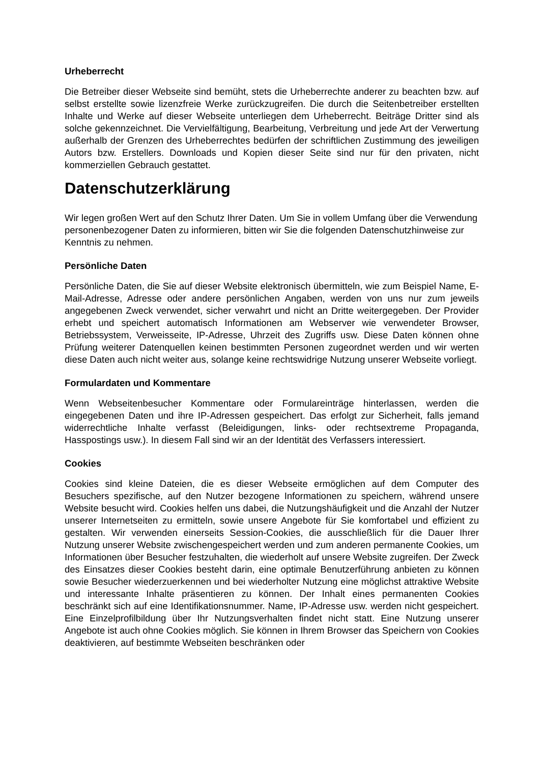Urheberrecht
Die Betreiber dieser Webseite sind bemüht, stets die Urheberrechte anderer zu beachten bzw. auf selbst erstellte sowie lizenzfreie Werke zurückzugreifen. Die durch die Seitenbetreiber erstellten Inhalte und Werke auf dieser Webseite unterliegen dem Urheberrecht. Beiträge Dritter sind als solche gekennzeichnet. Die Vervielfältigung, Bearbeitung, Verbreitung und jede Art der Verwertung außerhalb der Grenzen des Urheberrechtes bedürfen der schriftlichen Zustimmung des jeweiligen Autors bzw. Erstellers. Downloads und Kopien dieser Seite sind nur für den privaten, nicht kommerziellen Gebrauch gestattet.
Datenschutzerklärung
Wir legen großen Wert auf den Schutz Ihrer Daten. Um Sie in vollem Umfang über die Verwendung personenbezogener Daten zu informieren, bitten wir Sie die folgenden Datenschutzhinweise zur Kenntnis zu nehmen.
Persönliche Daten
Persönliche Daten, die Sie auf dieser Website elektronisch übermitteln, wie zum Beispiel Name, E-Mail-Adresse, Adresse oder andere persönlichen Angaben, werden von uns nur zum jeweils angegebenen Zweck verwendet, sicher verwahrt und nicht an Dritte weitergegeben. Der Provider erhebt und speichert automatisch Informationen am Webserver wie verwendeter Browser, Betriebssystem, Verweisseite, IP-Adresse, Uhrzeit des Zugriffs usw. Diese Daten können ohne Prüfung weiterer Datenquellen keinen bestimmten Personen zugeordnet werden und wir werten diese Daten auch nicht weiter aus, solange keine rechtswidrige Nutzung unserer Webseite vorliegt.
Formulardaten und Kommentare
Wenn Webseitenbesucher Kommentare oder Formulareinträge hinterlassen, werden die eingegebenen Daten und ihre IP-Adressen gespeichert. Das erfolgt zur Sicherheit, falls jemand widerrechtliche Inhalte verfasst (Beleidigungen, links- oder rechtsextreme Propaganda, Hasspostings usw.). In diesem Fall sind wir an der Identität des Verfassers interessiert.
Cookies
Cookies sind kleine Dateien, die es dieser Webseite ermöglichen auf dem Computer des Besuchers spezifische, auf den Nutzer bezogene Informationen zu speichern, während unsere Website besucht wird. Cookies helfen uns dabei, die Nutzungshäufigkeit und die Anzahl der Nutzer unserer Internetseiten zu ermitteln, sowie unsere Angebote für Sie komfortabel und effizient zu gestalten. Wir verwenden einerseits Session-Cookies, die ausschließlich für die Dauer Ihrer Nutzung unserer Website zwischengespeichert werden und zum anderen permanente Cookies, um Informationen über Besucher festzuhalten, die wiederholt auf unsere Website zugreifen. Der Zweck des Einsatzes dieser Cookies besteht darin, eine optimale Benutzerführung anbieten zu können sowie Besucher wiederzuerkennen und bei wiederholter Nutzung eine möglichst attraktive Website und interessante Inhalte präsentieren zu können. Der Inhalt eines permanenten Cookies beschränkt sich auf eine Identifikationsnummer. Name, IP-Adresse usw. werden nicht gespeichert. Eine Einzelprofilbildung über Ihr Nutzungsverhalten findet nicht statt. Eine Nutzung unserer Angebote ist auch ohne Cookies möglich. Sie können in Ihrem Browser das Speichern von Cookies deaktivieren, auf bestimmte Webseiten beschränken oder